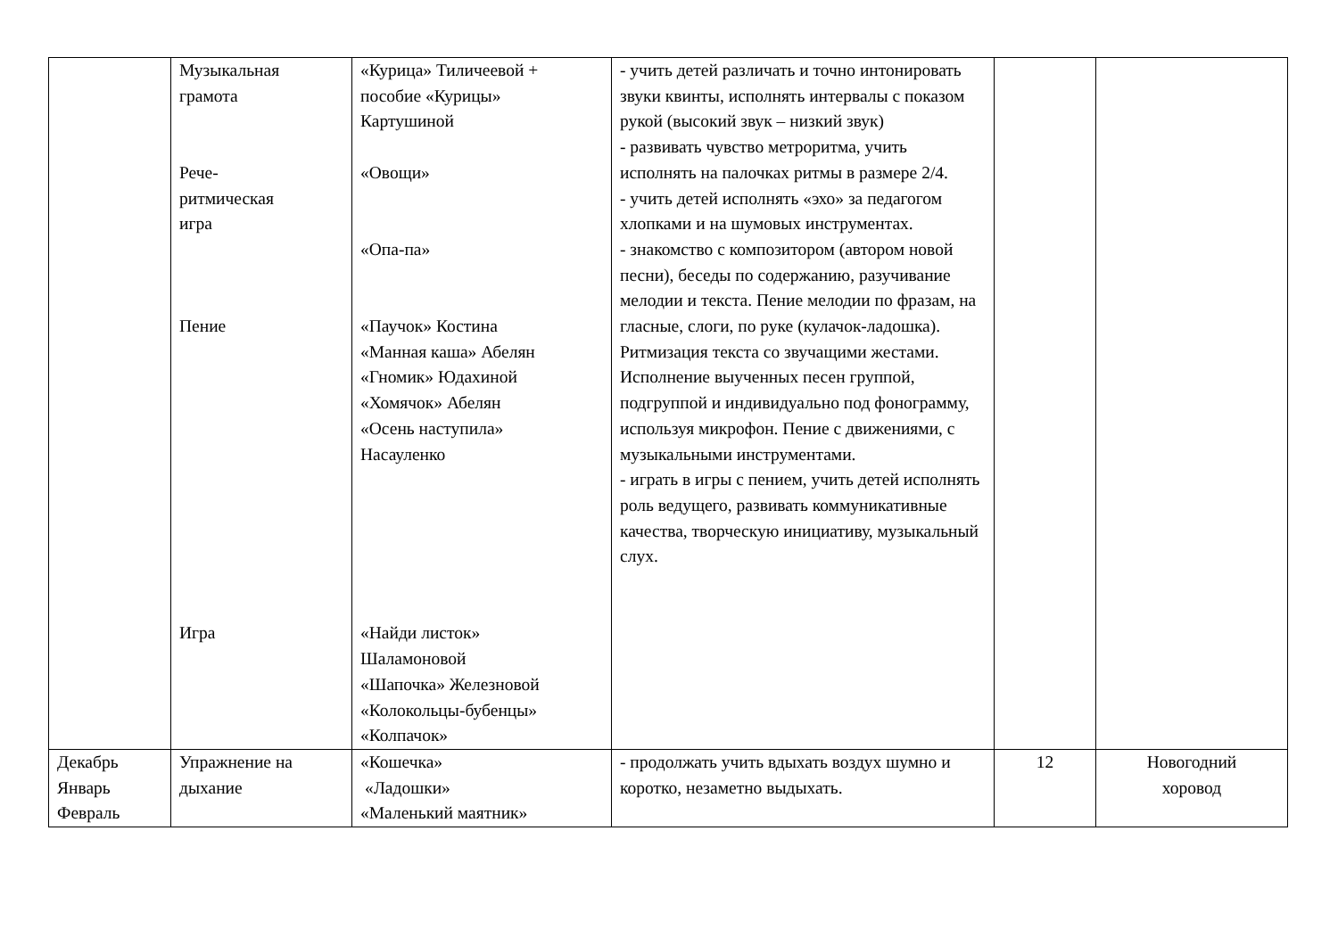| | Музыкальная грамота Рече- ритмическая игра Пение Игра | «Курица» Тиличеевой + пособие «Курицы» Картушиной «Овощи» «Опа-па» «Паучок» Костина «Манная каша» Абелян «Гномик» Юдахиной «Хомячок» Абелян «Осень наступила» Насауленко «Найди листок» Шаламоновой «Шапочка» Железновой «Колокольцы-бубенцы» «Колпачок» | - учить детей различать и точно интонировать звуки квинты, исполнять интервалы с показом рукой (высокий звук – низкий звук) - развивать чувство метроритма, учить исполнять на палочках ритмы в размере 2/4. - учить детей исполнять «эхо» за педагогом хлопками и на шумовых инструментах. - знакомство с композитором (автором новой песни), беседы по содержанию, разучивание мелодии и текста. Пение мелодии по фразам, на гласные, слоги, по руке (кулачок-ладошка). Ритмизация текста со звучащими жестами. Исполнение выученных песен группой, подгруппой и индивидуально под фонограмму, используя микрофон. Пение с движениями, с музыкальными инструментами. - играть в игры с пением, учить детей исполнять роль ведущего, развивать коммуникативные качества, творческую инициативу, музыкальный слух. | | |
| Декабрь Январь Февраль | Упражнение на дыхание | «Кошечка» «Ладошки» «Маленький маятник» | - продолжать учить вдыхать воздух шумно и коротко, незаметно выдыхать. | 12 | Новогодний хоровод |